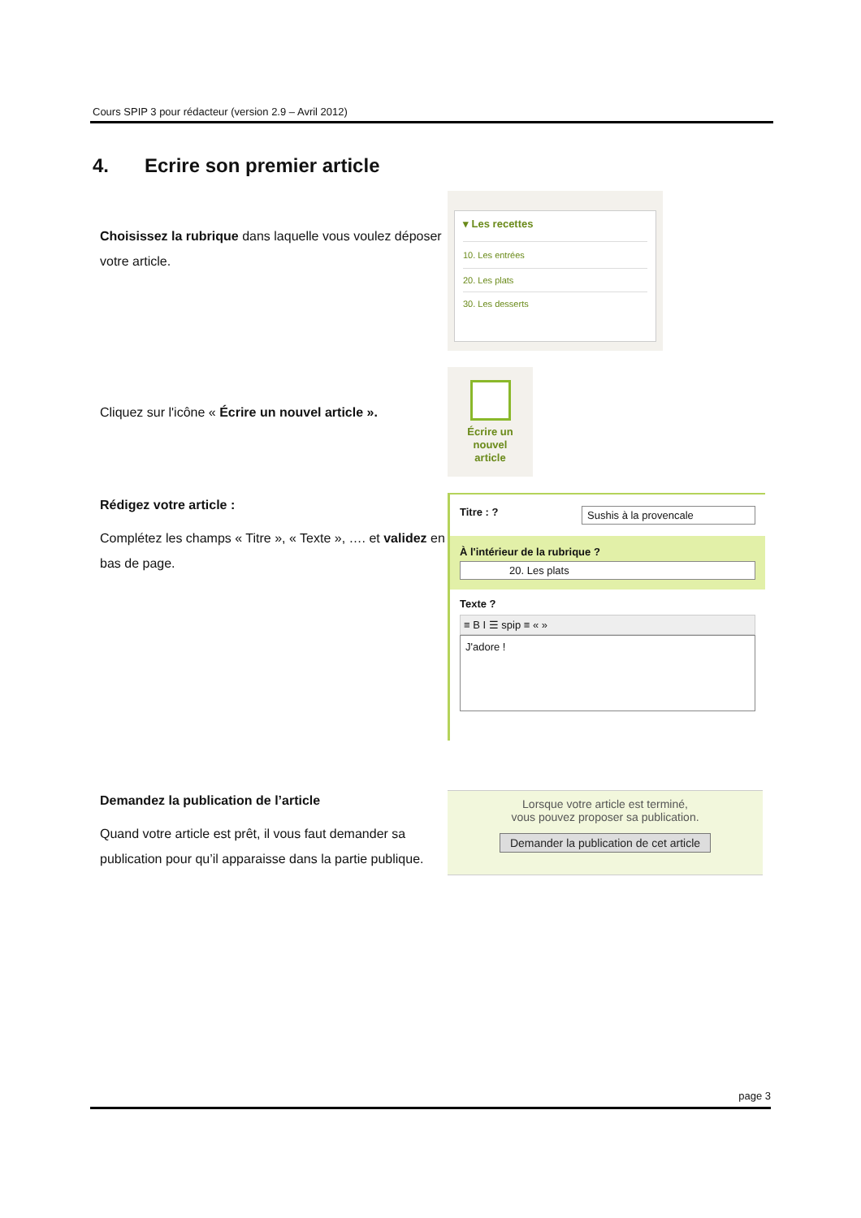Cours SPIP 3 pour rédacteur (version 2.9 – Avril 2012)
4. Ecrire son premier article
Choisissez la rubrique dans laquelle vous voulez déposer votre article.
▾ Les recettes
10. Les entrées
20. Les plats
30. Les desserts
Cliquez sur l'icône « Écrire un nouvel article ».
Écrire un
nouvel
article
Rédigez votre article :
Complétez les champs « Titre », « Texte », …. et validez en bas de page.
Titre : ? Sushis à la provencale
À l'intérieur de la rubrique ?
20. Les plats
Texte ?
≡ B I ☰ spip ≡ « »
J'adore !
Demandez la publication de l’article
Quand votre article est prêt, il vous faut demander sa publication pour qu’il apparaisse dans la partie publique.
Lorsque votre article est terminé,
vous pouvez proposer sa publication.
Demander la publication de cet article
page 3